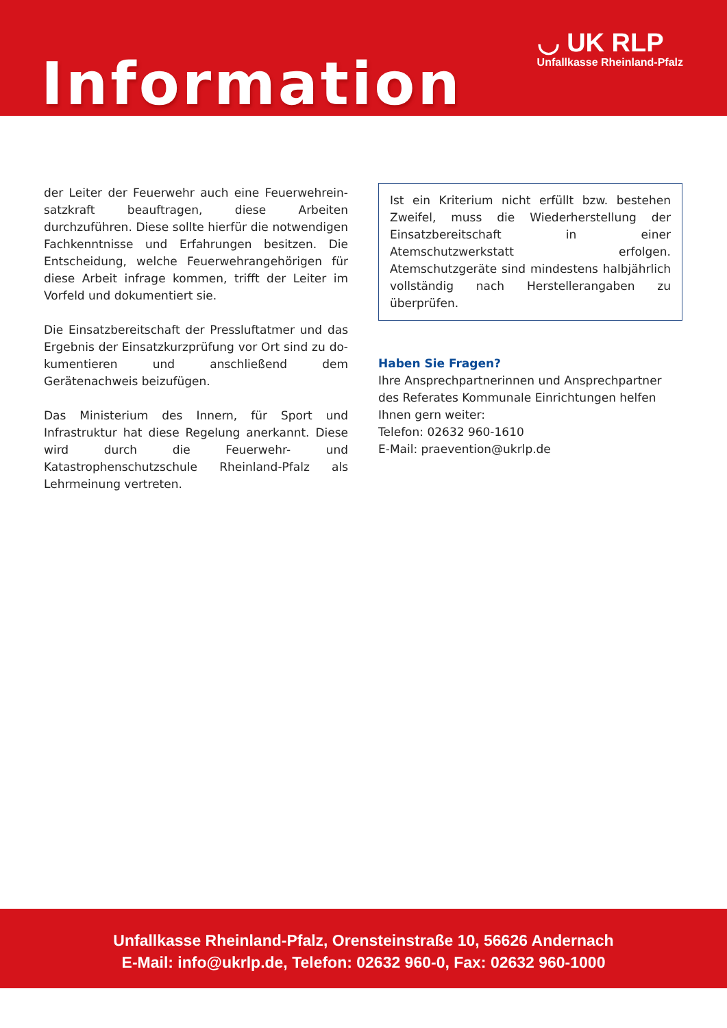◡ UK RLP
Unfallkasse Rheinland-Pfalz
Information
der Leiter der Feuerwehr auch eine Feuerwehrein­satzkraft beauftragen, diese Arbeiten durchzuführen. Diese sollte hierfür die notwendigen Fachkenntnisse und Erfahrungen besitzen. Die Entscheidung, welche Feuerwehrangehörigen für diese Arbeit infrage kom­men, trifft der Leiter im Vorfeld und dokumentiert sie.
Die Einsatzbereitschaft der Pressluftatmer und das Ergebnis der Einsatzkurzprüfung vor Ort sind zu do­kumentieren und anschließend dem Gerätenachweis beizufügen.
Das Ministerium des Innern, für Sport und Infrastruk­tur hat diese Regelung anerkannt. Diese wird durch die Feuerwehr- und Katastrophenschutzschule Rhein­land-Pfalz als Lehrmeinung vertreten.
Ist ein Kriterium nicht erfüllt bzw. bestehen Zwei­fel, muss die Wiederherstellung der Einsatzbe­reitschaft in einer Atemschutzwerkstatt erfolgen. Atemschutzgeräte sind mindestens halbjährlich vollständig nach Herstellerangaben zu überprüfen.
Haben Sie Fragen?
Ihre Ansprechpartnerinnen und Ansprechpartner des Referates Kommunale Einrichtungen helfen Ihnen gern weiter:
Telefon: 02632 960-1610
E-Mail: praevention@ukrlp.de
Unfallkasse Rheinland-Pfalz, Orensteinstraße 10, 56626 Andernach
E-Mail: info@ukrlp.de, Telefon: 02632 960-0, Fax: 02632 960-1000